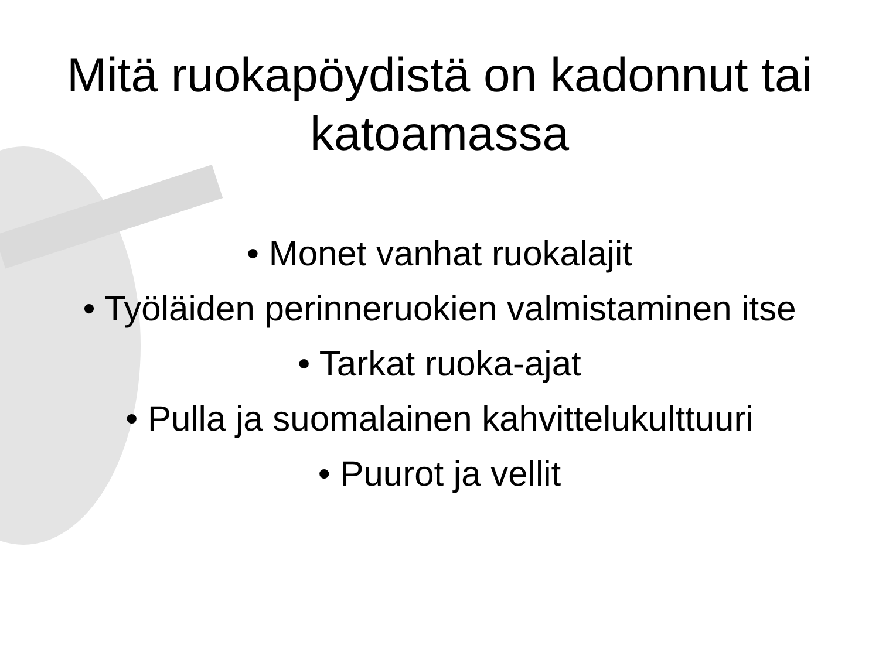Mitä ruokapöydistä on kadonnut tai katoamassa
• Monet vanhat ruokalajit
• Työläiden perinneruokien valmistaminen itse
• Tarkat ruoka-ajat
• Pulla ja suomalainen kahvittelukulttuuri
• Puurot ja vellit